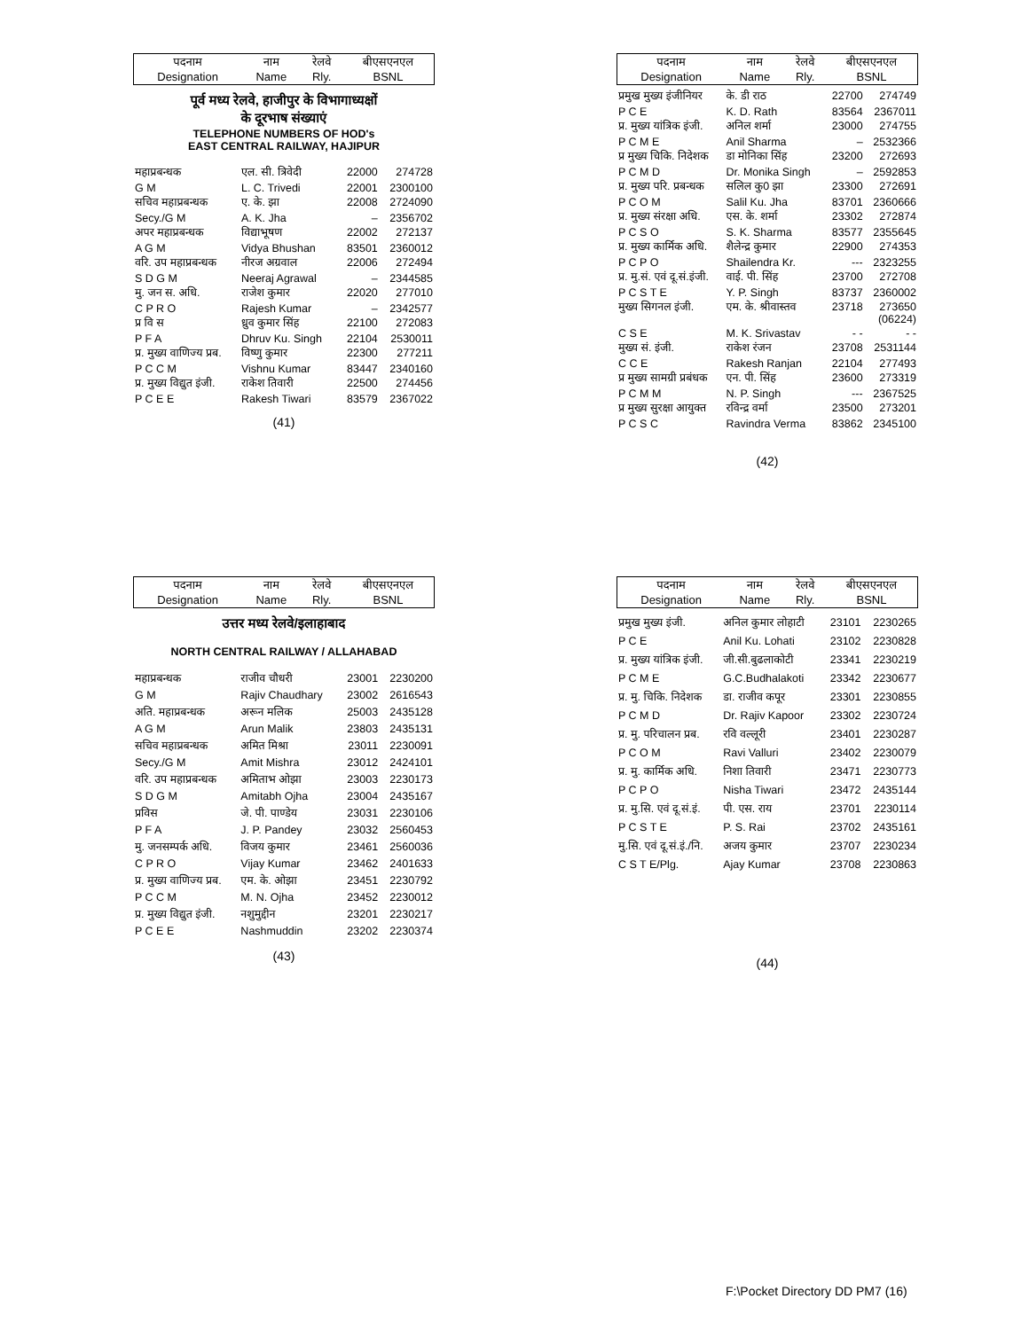| पदनाम Designation | नाम Name | रेलवे Rly. | बीएसएनएल BSNL |
पूर्व मध्य रेलवे, हाजीपुर के विभागाध्यक्षों
के दूरभाष संख्याएं
TELEPHONE NUMBERS OF HOD's
EAST CENTRAL RAILWAY, HAJIPUR
| महाप्रबन्धक | एल. सी. त्रिवेदी | 22000 | 274728 |
| G M | L. C. Trivedi | 22001 | 2300100 |
| सचिव महाप्रबन्धक | ए. के. झा | 22008 | 2724090 |
| Secy./G M | A. K. Jha | – | 2356702 |
| अपर महाप्रबन्धक | विद्याभूषण | 22002 | 272137 |
| A G M | Vidya Bhushan | 83501 | 2360012 |
| वरि. उप महाप्रबन्धक | नीरज अग्रवाल | 22006 | 272494 |
| S D G M | Neeraj Agrawal | – | 2344585 |
| मु. जन स. अधि. | राजेश कुमार | 22020 | 277010 |
| C P R O | Rajesh Kumar | – | 2342577 |
| प्र वि स | ध्रुव कुमार सिंह | 22100 | 272083 |
| P F A | Dhruv Ku. Singh | 22104 | 2530011 |
| प्र. मुख्य वाणिज्य प्रब. | विष्णु कुमार | 22300 | 277211 |
| P C C M | Vishnu Kumar | 83447 | 2340160 |
| प्र. मुख्य विद्युत इंजी. | राकेश तिवारी | 22500 | 274456 |
| P C E E | Rakesh Tiwari | 83579 | 2367022 |
(41)
| पदनाम Designation | नाम Name | रेलवे Rly. | बीएसएनएल BSNL |
| प्रमुख मुख्य इंजीनियर | के. डी राठ | 22700 | 274749 |
| P C E | K. D. Rath | 83564 | 2367011 |
| प्र. मुख्य यांत्रिक इंजी. | अनिल शर्मा | 23000 | 274755 |
| P C M E | Anil Sharma | – | 2532366 |
| प्र मुख्य चिकि. निदेशक | डा मोनिका सिंह | 23200 | 272693 |
| P C M D | Dr. Monika Singh | – | 2592853 |
| प्र. मुख्य परि. प्रबन्धक | सलिल कु0 झा | 23300 | 272691 |
| P C O M | Salil Ku. Jha | 83701 | 2360666 |
| प्र. मुख्य संरक्षा अधि. | एस. के. शर्मा | 23302 | 272874 |
| P C S O | S. K. Sharma | 83577 | 2355645 |
| प्र. मुख्य कार्मिक अधि. | शैलेन्द्र कुमार | 22900 | 274353 |
| P C P O | Shailendra Kr. | --- | 2323255 |
| प्र. मु.सं. एवं दू.सं.इंजी. | वाई. पी. सिंह | 23700 | 272708 |
| P C S T E | Y. P. Singh | 83737 | 2360002 |
| मुख्य सिगनल इंजी. | एम. के. श्रीवास्तव | 23718 | 273650 (06224) |
| C S E | M. K. Srivastav | - - | - - |
| मुख्य सं. इंजी. | राकेश रंजन | 23708 | 2531144 |
| C C E | Rakesh Ranjan | 22104 | 277493 |
| प्र मुख्य सामग्री प्रबंधक | एन. पी. सिंह | 23600 | 273319 |
| P C M M | N. P. Singh | --- | 2367525 |
| प्र मुख्य सुरक्षा आयुक्त | रविन्द्र वर्मा | 23500 | 273201 |
| P C S C | Ravindra Verma | 83862 | 2345100 |
(42)
| पदनाम Designation | नाम Name | रेलवे Rly. | बीएसएनएल BSNL |
उत्तर मध्य रेलवे/इलाहाबाद
NORTH CENTRAL RAILWAY / ALLAHABAD
| महाप्रबन्धक | राजीव चौधरी | 23001 | 2230200 |
| G M | Rajiv Chaudhary | 23002 | 2616543 |
| अति. महाप्रबन्धक | अरून मलिक | 25003 | 2435128 |
| A G M | Arun Malik | 23803 | 2435131 |
| सचिव महाप्रबन्धक | अमित मिश्रा | 23011 | 2230091 |
| Secy./G M | Amit Mishra | 23012 | 2424101 |
| वरि. उप महाप्रबन्धक | अमिताभ ओझा | 23003 | 2230173 |
| S D G M | Amitabh Ojha | 23004 | 2435167 |
| प्रविस | जे. पी. पाण्डेय | 23031 | 2230106 |
| P F A | J. P. Pandey | 23032 | 2560453 |
| मु. जनसम्पर्क अधि. | विजय कुमार | 23461 | 2560036 |
| C P R O | Vijay Kumar | 23462 | 2401633 |
| प्र. मुख्य वाणिज्य प्रब. | एम. के. ओझा | 23451 | 2230792 |
| P C C M | M. N. Ojha | 23452 | 2230012 |
| प्र. मुख्य विद्युत इंजी. | नशुमुद्दीन | 23201 | 2230217 |
| P C E E | Nashmuddin | 23202 | 2230374 |
(43)
| पदनाम Designation | नाम Name | रेलवे Rly. | बीएसएनएल BSNL |
| प्रमुख मुख्य इंजी. | अनिल कुमार लोहाटी | 23101 | 2230265 |
| P C E | Anil Ku. Lohati | 23102 | 2230828 |
| प्र. मुख्य यांत्रिक इंजी. | जी.सी.बुढलाकोटी | 23341 | 2230219 |
| P C M E | G.C.Budhalakoti | 23342 | 2230677 |
| प्र. मु. चिकि. निदेशक | डा. राजीव कपूर | 23301 | 2230855 |
| P C M D | Dr. Rajiv Kapoor | 23302 | 2230724 |
| प्र. मु. परिचालन प्रब. | रवि वल्लूरी | 23401 | 2230287 |
| P C O M | Ravi Valluri | 23402 | 2230079 |
| प्र. मु. कार्मिक अधि. | निशा तिवारी | 23471 | 2230773 |
| P C P O | Nisha Tiwari | 23472 | 2435144 |
| प्र. मु.सि. एवं दू.सं.इं. | पी. एस. राय | 23701 | 2230114 |
| P C S T E | P. S. Rai | 23702 | 2435161 |
| मु.सि. एवं दू.सं.इं./नि. | अजय कुमार | 23707 | 2230234 |
| C S T E/Plg. | Ajay Kumar | 23708 | 2230863 |
(44)
F:\Pocket Directory DD PM7 (16)